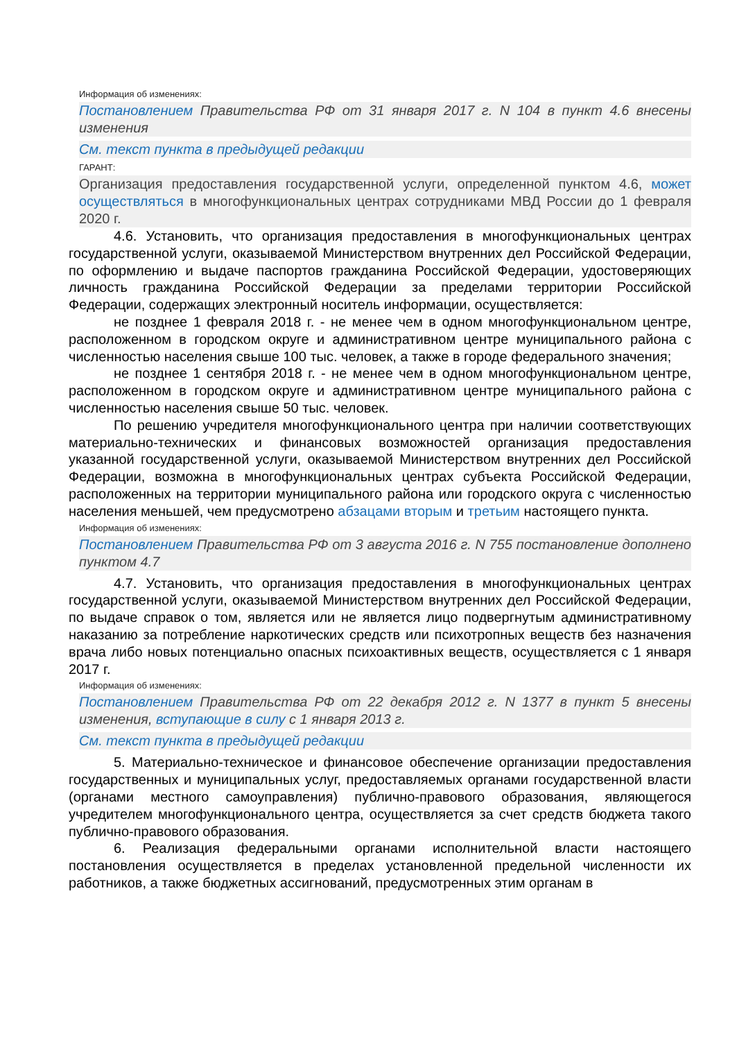Информация об изменениях:
Постановлением Правительства РФ от 31 января 2017 г. N 104 в пункт 4.6 внесены изменения
См. текст пункта в предыдущей редакции
ГАРАНТ:
Организация предоставления государственной услуги, определенной пунктом 4.6, может осуществляться в многофункциональных центрах сотрудниками МВД России до 1 февраля 2020 г.
4.6. Установить, что организация предоставления в многофункциональных центрах государственной услуги, оказываемой Министерством внутренних дел Российской Федерации, по оформлению и выдаче паспортов гражданина Российской Федерации, удостоверяющих личность гражданина Российской Федерации за пределами территории Российской Федерации, содержащих электронный носитель информации, осуществляется:
не позднее 1 февраля 2018 г. - не менее чем в одном многофункциональном центре, расположенном в городском округе и административном центре муниципального района с численностью населения свыше 100 тыс. человек, а также в городе федерального значения;
не позднее 1 сентября 2018 г. - не менее чем в одном многофункциональном центре, расположенном в городском округе и административном центре муниципального района с численностью населения свыше 50 тыс. человек.
По решению учредителя многофункционального центра при наличии соответствующих материально-технических и финансовых возможностей организация предоставления указанной государственной услуги, оказываемой Министерством внутренних дел Российской Федерации, возможна в многофункциональных центрах субъекта Российской Федерации, расположенных на территории муниципального района или городского округа с численностью населения меньшей, чем предусмотрено абзацами вторым и третьим настоящего пункта.
Информация об изменениях:
Постановлением Правительства РФ от 3 августа 2016 г. N 755 постановление дополнено пунктом 4.7
4.7. Установить, что организация предоставления в многофункциональных центрах государственной услуги, оказываемой Министерством внутренних дел Российской Федерации, по выдаче справок о том, является или не является лицо подвергнутым административному наказанию за потребление наркотических средств или психотропных веществ без назначения врача либо новых потенциально опасных психоактивных веществ, осуществляется с 1 января 2017 г.
Информация об изменениях:
Постановлением Правительства РФ от 22 декабря 2012 г. N 1377 в пункт 5 внесены изменения, вступающие в силу с 1 января 2013 г.
См. текст пункта в предыдущей редакции
5. Материально-техническое и финансовое обеспечение организации предоставления государственных и муниципальных услуг, предоставляемых органами государственной власти (органами местного самоуправления) публично-правового образования, являющегося учредителем многофункционального центра, осуществляется за счет средств бюджета такого публично-правового образования.
6. Реализация федеральными органами исполнительной власти настоящего постановления осуществляется в пределах установленной предельной численности их работников, а также бюджетных ассигнований, предусмотренных этим органам в